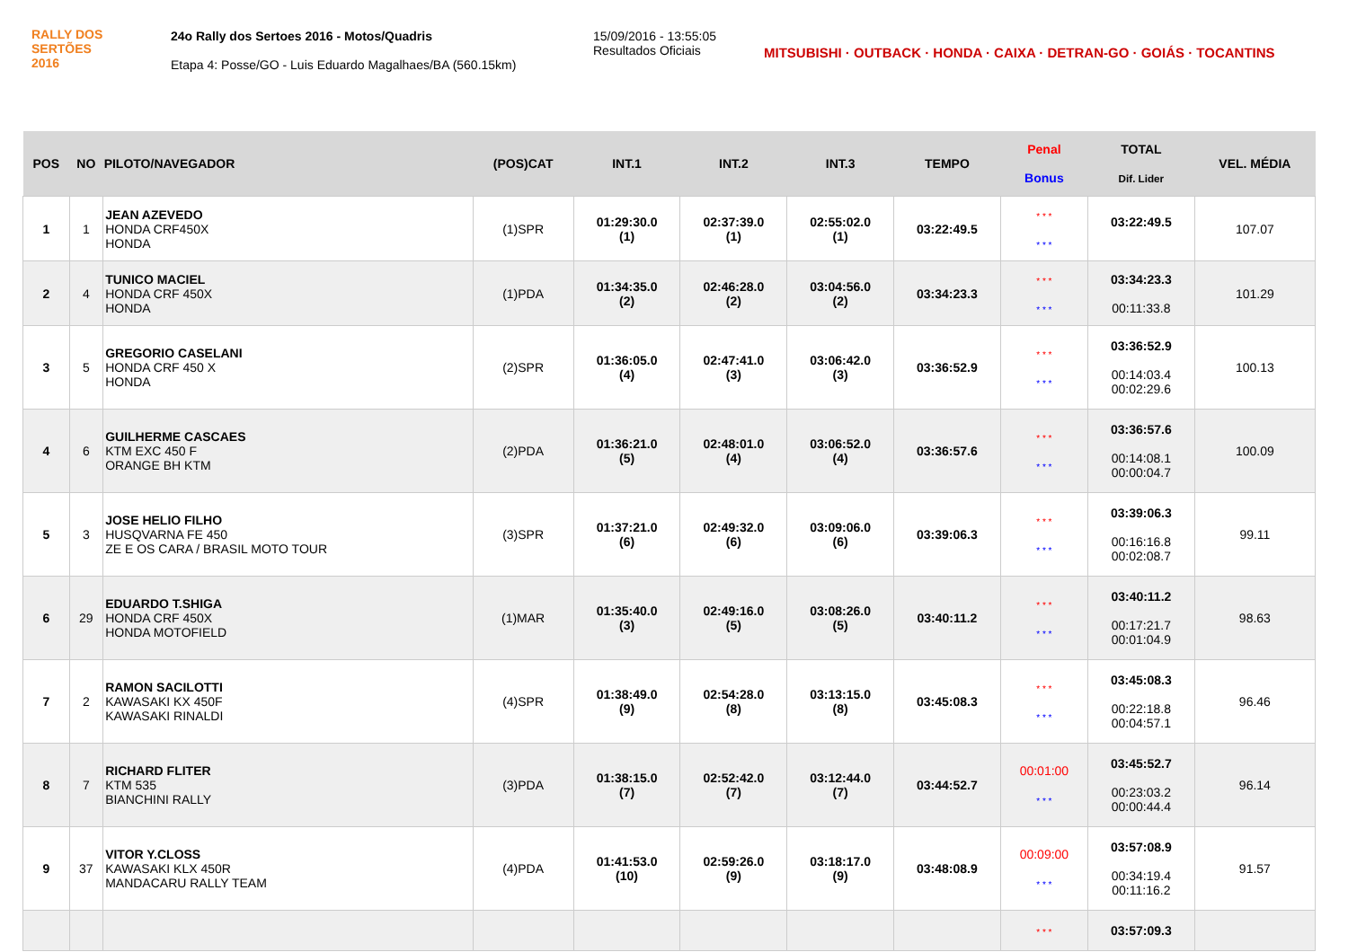RALLY DOS
SERTÕES
2016
24o Rally dos Sertoes 2016 - Motos/Quadris
Etapa 4: Posse/GO - Luis Eduardo Magalhaes/BA (560.15km)
15/09/2016 - 13:55:05
Resultados Oficiais
MITSUBISHI · OUTBACK · HONDA · CAIXA · DETRAN-GO · GOIÁS · TOCANTINS
| POS | NO | PILOTO/NAVEGADOR | (POS)CAT | INT.1 | INT.2 | INT.3 | TEMPO | Penal Bonus | TOTAL Dif. Lider | VEL. MÉDIA |
| --- | --- | --- | --- | --- | --- | --- | --- | --- | --- | --- |
| 1 | 1 | JEAN AZEVEDO HONDA CRF450X HONDA | (1)SPR | 01:29:30.0 (1) | 02:37:39.0 (1) | 02:55:02.0 (1) | 03:22:49.5 | * * * * * * | 03:22:49.5 | 107.07 |
| 2 | 4 | TUNICO MACIEL HONDA CRF 450X HONDA | (1)PDA | 01:34:35.0 (2) | 02:46:28.0 (2) | 03:04:56.0 (2) | 03:34:23.3 | * * * * * * | 03:34:23.3 00:11:33.8 | 101.29 |
| 3 | 5 | GREGORIO CASELANI HONDA CRF 450 X HONDA | (2)SPR | 01:36:05.0 (4) | 02:47:41.0 (3) | 03:06:42.0 (3) | 03:36:52.9 | * * * * * * | 03:36:52.9 00:14:03.4 00:02:29.6 | 100.13 |
| 4 | 6 | GUILHERME CASCAES KTM EXC 450 F ORANGE BH KTM | (2)PDA | 01:36:21.0 (5) | 02:48:01.0 (4) | 03:06:52.0 (4) | 03:36:57.6 | * * * * * * | 03:36:57.6 00:14:08.1 00:00:04.7 | 100.09 |
| 5 | 3 | JOSE HELIO FILHO HUSQVARNA FE 450 ZE E OS CARA / BRASIL MOTO TOUR | (3)SPR | 01:37:21.0 (6) | 02:49:32.0 (6) | 03:09:06.0 (6) | 03:39:06.3 | * * * * * * | 03:39:06.3 00:16:16.8 00:02:08.7 | 99.11 |
| 6 | 29 | EDUARDO T.SHIGA HONDA CRF 450X HONDA MOTOFIELD | (1)MAR | 01:35:40.0 (3) | 02:49:16.0 (5) | 03:08:26.0 (5) | 03:40:11.2 | * * * * * * | 03:40:11.2 00:17:21.7 00:01:04.9 | 98.63 |
| 7 | 2 | RAMON SACILOTTI KAWASAKI KX 450F KAWASAKI RINALDI | (4)SPR | 01:38:49.0 (9) | 02:54:28.0 (8) | 03:13:15.0 (8) | 03:45:08.3 | * * * * * * | 03:45:08.3 00:22:18.8 00:04:57.1 | 96.46 |
| 8 | 7 | RICHARD FLITER KTM 535 BIANCHINI RALLY | (3)PDA | 01:38:15.0 (7) | 02:52:42.0 (7) | 03:12:44.0 (7) | 03:44:52.7 | 00:01:00 * * * | 03:45:52.7 00:23:03.2 00:00:44.4 | 96.14 |
| 9 | 37 | VITOR Y.CLOSS KAWASAKI KLX 450R MANDACARU RALLY TEAM | (4)PDA | 01:41:53.0 (10) | 02:59:26.0 (9) | 03:18:17.0 (9) | 03:48:08.9 | 00:09:00 * * * | 03:57:08.9 00:34:19.4 00:11:16.2 | 91.57 |
| | | | | | | | | * * * | 03:57:09.3 | |